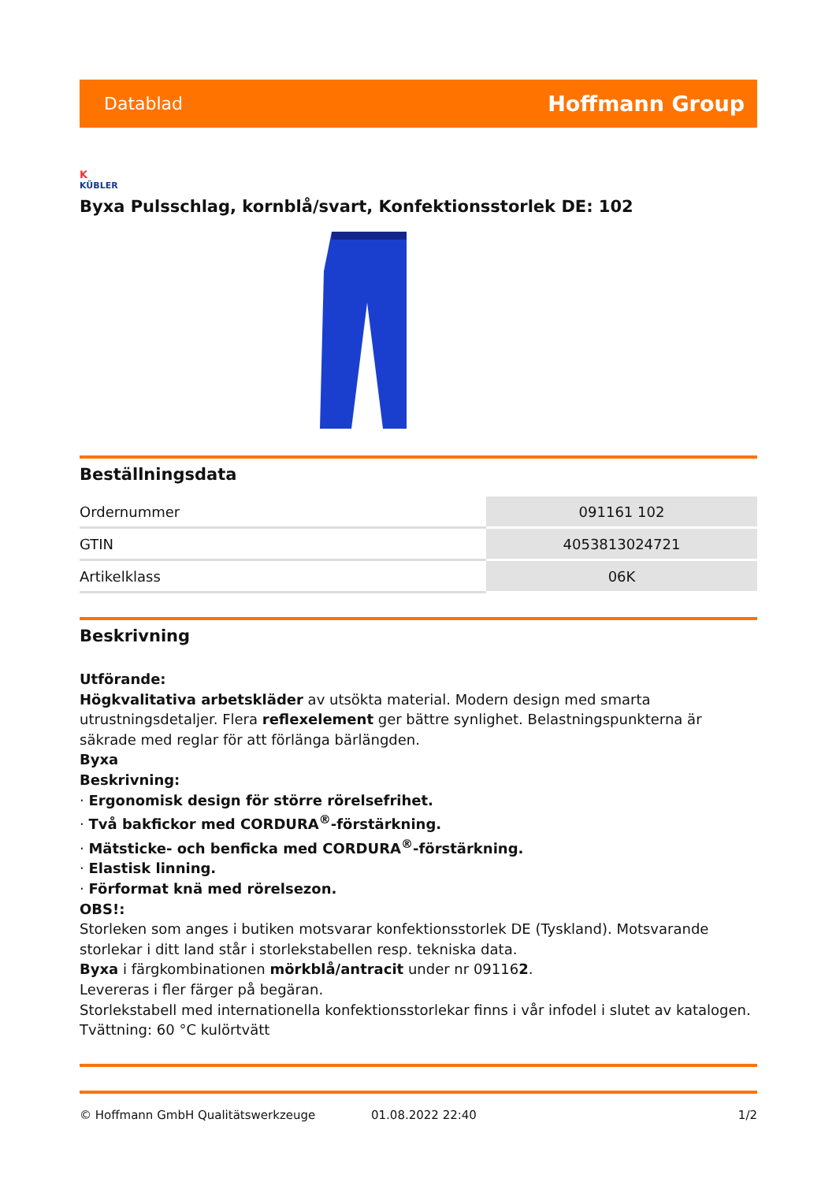Datablad Hoffmann Group
K
KÜBLER
Byxa Pulsschlag, kornblå/svart, Konfektionsstorlek DE: 102
Beställningsdata
| Ordernummer | 091161 102 |
| GTIN | 4053813024721 |
| Artikelklass | 06K |
Beskrivning
Utförande:
Högkvalitativa arbetskläder av utsökta material. Modern design med smarta utrustningsdetaljer. Flera reflexelement ger bättre synlighet. Belastningspunkterna är säkrade med reglar för att förlänga bärlängden.
Byxa
Beskrivning:
· Ergonomisk design för större rörelsefrihet.
· Två bakfickor med CORDURA<sup>®</sup>-förstärkning.
· Mätsticke- och benficka med CORDURA<sup>®</sup>-förstärkning.
· Elastisk linning.
· Förformat knä med rörelsezon.
OBS!:
Storleken som anges i butiken motsvarar konfektionsstorlek DE (Tyskland). Motsvarande storlekar i ditt land står i storlekstabellen resp. tekniska data.
Byxa i färgkombinationen mörkblå/antracit under nr 091162.
Levereras i fler färger på begäran.
Storlekstabell med internationella konfektionsstorlekar finns i vår infodel i slutet av katalogen.
Tvättning: 60 °C kulörtvätt
© Hoffmann GmbH Qualitätswerkzeuge 01.08.2022 22:40 1/2